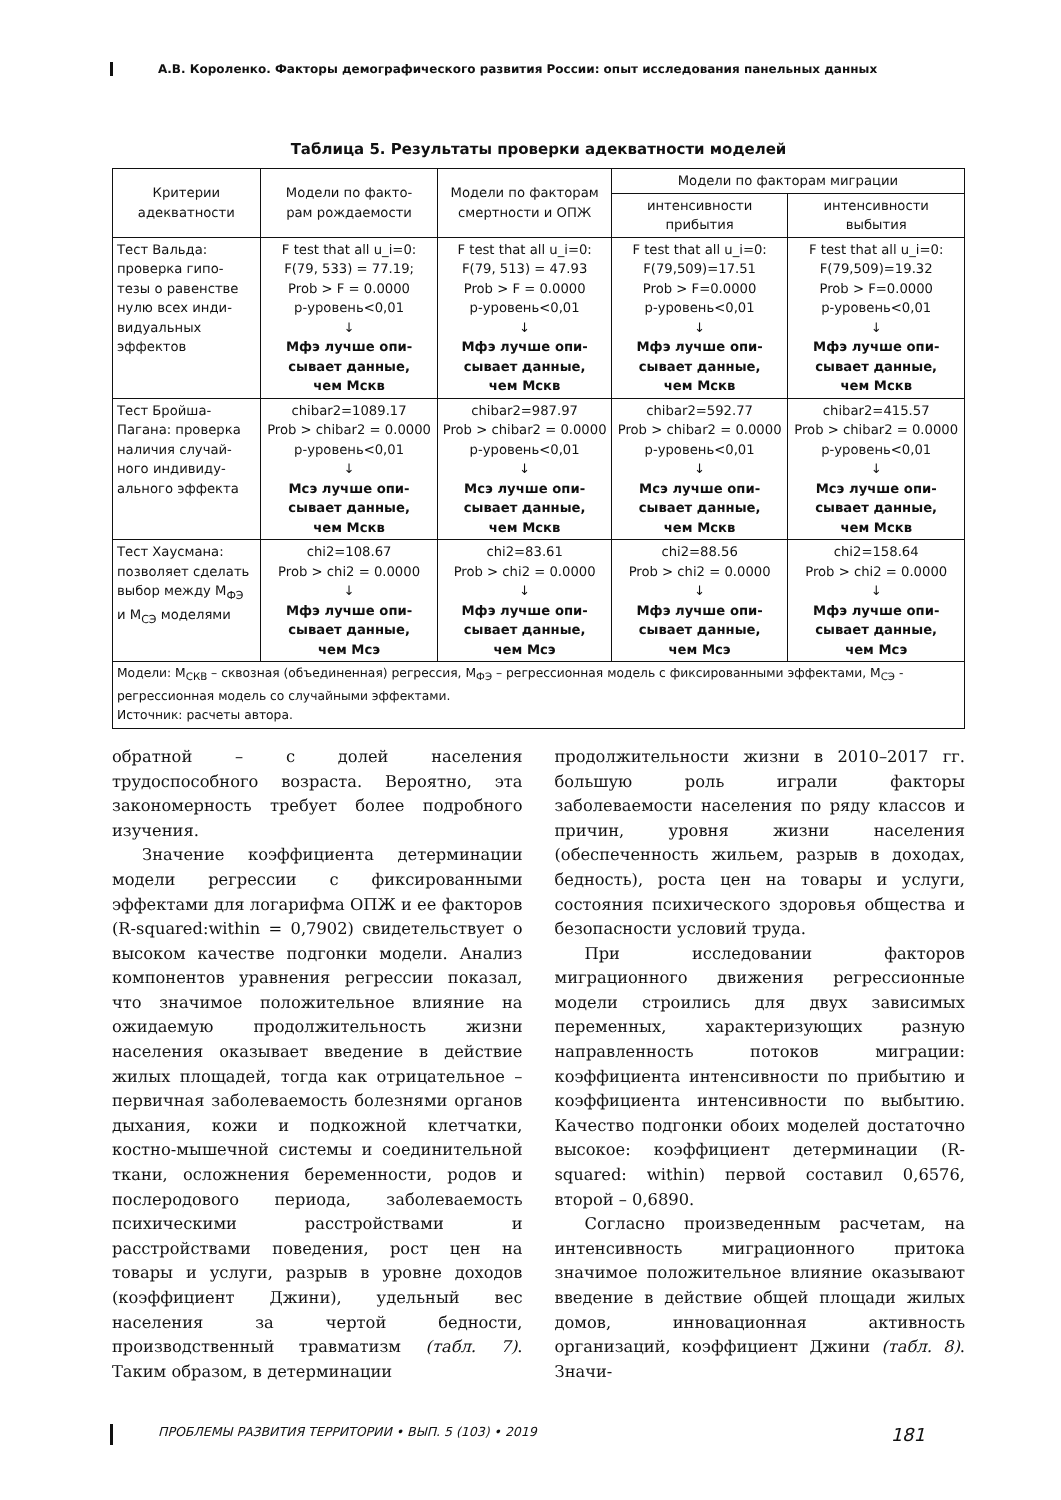А.В. Короленко. Факторы демографического развития России: опыт исследования панельных данных
Таблица 5. Результаты проверки адекватности моделей
| Критерии адекватности | Модели по факто- рам рождаемости | Модели по факторам смертности и ОПЖ | Модели по факторам миграции | |
| --- | --- | --- | --- | --- |
| | | | интенсивности прибытия | интенсивности выбытия |
| Тест Вальда: проверка гипо- тезы о равенстве нулю всех инди- видуальных эффектов | F test that all u_i=0: F(79, 533) = 77.19; Prob > F = 0.0000 p-уровень<0,01 ↓ Мфэ лучше опи- сывает данные, чем Мскв | F test that all u_i=0: F(79, 513) = 47.93 Prob > F = 0.0000 p-уровень<0,01 ↓ Мфэ лучше опи- сывает данные, чем Мскв | F test that all u_i=0: F(79,509)=17.51 Prob > F=0.0000 p-уровень<0,01 ↓ Мфэ лучше опи- сывает данные, чем Мскв | F test that all u_i=0: F(79,509)=19.32 Prob > F=0.0000 p-уровень<0,01 ↓ Мфэ лучше опи- сывает данные, чем Мскв |
| Тест Бройша- Пагана: проверка наличия случай- ного индивиду- ального эффекта | chibar2=1089.17 Prob > chibar2 = 0.0000 p-уровень<0,01 ↓ Мсэ лучше опи- сывает данные, чем Мскв | chibar2=987.97 Prob > chibar2 = 0.0000 p-уровень<0,01 ↓ Мсэ лучше опи- сывает данные, чем Мскв | chibar2=592.77 Prob > chibar2 = 0.0000 p-уровень<0,01 ↓ Мсэ лучше опи- сывает данные, чем Мскв | chibar2=415.57 Prob > chibar2 = 0.0000 p-уровень<0,01 ↓ Мсэ лучше опи- сывает данные, чем Мскв |
| Тест Хаусмана: позволяет сделать выбор между М<sub>ФЭ</sub> и М<sub>СЭ</sub> моделями | chi2=108.67 Prob > chi2 = 0.0000 ↓ Мфэ лучше опи- сывает данные, чем Мсэ | chi2=83.61 Prob > chi2 = 0.0000 ↓ Мфэ лучше опи- сывает данные, чем Мсэ | chi2=88.56 Prob > chi2 = 0.0000 ↓ Мфэ лучше опи- сывает данные, чем Мсэ | chi2=158.64 Prob > chi2 = 0.0000 ↓ Мфэ лучше опи- сывает данные, чем Мсэ |
| Модели: М<sub>СКВ</sub> – сквозная (объединенная) регрессия, М<sub>ФЭ</sub> – регрессионная модель с фиксированными эффектами, М<sub>СЭ</sub> - регрессионная модель со случайными эффектами. Источник: расчеты автора. | | | | |
обратной – с долей населения трудоспособного возраста. Вероятно, эта закономерность требует более подробного изучения.
Значение коэффициента детерминации модели регрессии с фиксированными эффектами для логарифма ОПЖ и ее факторов (R-squared:within = 0,7902) свидетельствует о высоком качестве подгонки модели. Анализ компонентов уравнения регрессии показал, что значимое положительное влияние на ожидаемую продолжительность жизни населения оказывает введение в действие жилых площадей, тогда как отрицательное – первичная заболеваемость болезнями органов дыхания, кожи и подкожной клетчатки, костно-мышечной системы и соединительной ткани, осложнения беременности, родов и послеродового периода, заболеваемость психическими расстройствами и расстройствами поведения, рост цен на товары и услуги, разрыв в уровне доходов (коэффициент Джини), удельный вес населения за чертой бедности, производственный травматизм (табл. 7). Таким образом, в детерминации
продолжительности жизни в 2010–2017 гг. большую роль играли факторы заболеваемости населения по ряду классов и причин, уровня жизни населения (обеспеченность жильем, разрыв в доходах, бедность), роста цен на товары и услуги, состояния психического здоровья общества и безопасности условий труда.
При исследовании факторов миграционного движения регрессионные модели строились для двух зависимых переменных, характеризующих разную направленность потоков миграции: коэффициента интенсивности по прибытию и коэффициента интенсивности по выбытию. Качество подгонки обоих моделей достаточно высокое: коэффициент детерминации (R-squared: within) первой составил 0,6576, второй – 0,6890.
Согласно произведенным расчетам, на интенсивность миграционного притока значимое положительное влияние оказывают введение в действие общей площади жилых домов, инновационная активность организаций, коэффициент Джини (табл. 8). Значи-
ПРОБЛЕМЫ РАЗВИТИЯ ТЕРРИТОРИИ • ВЫП. 5 (103) • 2019 181